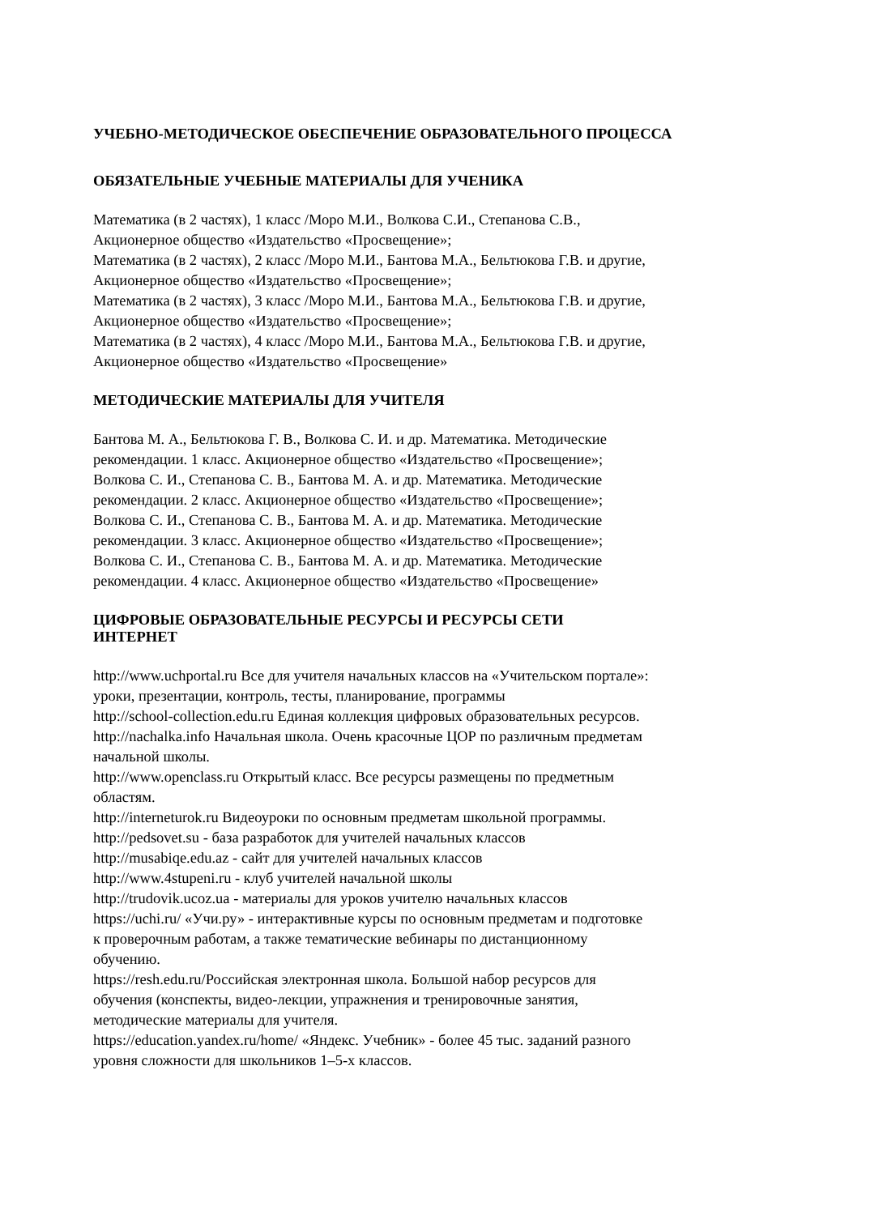УЧЕБНО-МЕТОДИЧЕСКОЕ ОБЕСПЕЧЕНИЕ ОБРАЗОВАТЕЛЬНОГО ПРОЦЕССА
ОБЯЗАТЕЛЬНЫЕ УЧЕБНЫЕ МАТЕРИАЛЫ ДЛЯ УЧЕНИКА
Математика (в 2 частях), 1 класс /Моро М.И., Волкова С.И., Степанова С.В.,
Акционерное общество «Издательство «Просвещение»;
Математика (в 2 частях), 2 класс /Моро М.И., Бантова М.А., Бельтюкова Г.В. и другие,
Акционерное общество «Издательство «Просвещение»;
Математика (в 2 частях), 3 класс /Моро М.И., Бантова М.А., Бельтюкова Г.В. и другие,
Акционерное общество «Издательство «Просвещение»;
Математика (в 2 частях), 4 класс /Моро М.И., Бантова М.А., Бельтюкова Г.В. и другие,
Акционерное общество «Издательство «Просвещение»
МЕТОДИЧЕСКИЕ МАТЕРИАЛЫ ДЛЯ УЧИТЕЛЯ
Бантова М. А., Бельтюкова Г. В., Волкова С. И. и др. Математика. Методические
рекомендации. 1 класс. Акционерное общество «Издательство «Просвещение»;
Волкова С. И., Степанова С. В., Бантова М. А. и др. Математика. Методические
рекомендации. 2 класс. Акционерное общество «Издательство «Просвещение»;
Волкова С. И., Степанова С. В., Бантова М. А. и др. Математика. Методические
рекомендации. 3 класс. Акционерное общество «Издательство «Просвещение»;
Волкова С. И., Степанова С. В., Бантова М. А. и др. Математика. Методические
рекомендации. 4 класс. Акционерное общество «Издательство «Просвещение»
ЦИФРОВЫЕ ОБРАЗОВАТЕЛЬНЫЕ РЕСУРСЫ И РЕСУРСЫ СЕТИ
ИНТЕРНЕТ
http://www.uchportal.ru Все для учителя начальных классов на «Учительском портале»:
уроки, презентации, контроль, тесты, планирование, программы
http://school-collection.edu.ru Единая коллекция цифровых образовательных ресурсов.
http://nachalka.info Начальная школа. Очень красочные ЦОР по различным предметам
начальной школы.
http://www.openclass.ru Открытый класс. Все ресурсы размещены по предметным
областям.
http://interneturok.ru Видеоуроки по основным предметам школьной программы.
http://pedsovet.su - база разработок для учителей начальных классов
http://musabiqe.edu.az - сайт для учителей начальных классов
http://www.4stupeni.ru - клуб учителей начальной школы
http://trudovik.ucoz.ua - материалы для уроков учителю начальных классов
https://uchi.ru/ «Учи.ру» - интерактивные курсы по основным предметам и подготовке
к проверочным работам, а также тематические вебинары по дистанционному
обучению.
https://resh.edu.ru/Российская электронная школа. Большой набор ресурсов для
обучения (конспекты, видео-лекции, упражнения и тренировочные занятия,
методические материалы для учителя.
https://education.yandex.ru/home/ «Яндекс. Учебник» - более 45 тыс. заданий разного
уровня сложности для школьников 1–5-х классов.